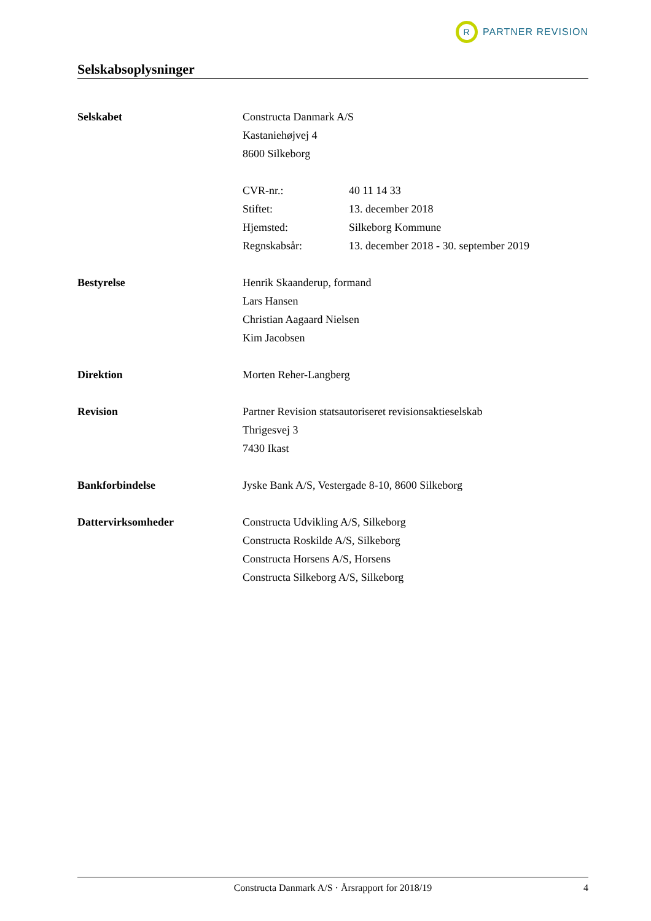R
PARTNER REVISION
Selskabsoplysninger
| Selskabet | Constructa Danmark A/S | |
| | Kastaniehøjvej 4 | |
| | 8600 Silkeborg | |
| | CVR-nr.: | 40 11 14 33 |
| | Stiftet: | 13. december 2018 |
| | Hjemsted: | Silkeborg Kommune |
| | Regnskabsår: | 13. december 2018 - 30. september 2019 |
| Bestyrelse | Henrik Skaanderup, formand | |
| | Lars Hansen | |
| | Christian Aagaard Nielsen | |
| | Kim Jacobsen | |
| Direktion | Morten Reher-Langberg | |
| Revision | Partner Revision statsautoriseret revisionsaktieselskab | |
| | Thrigesvej 3 | |
| | 7430 Ikast | |
| Bankforbindelse | Jyske Bank A/S, Vestergade 8-10, 8600 Silkeborg | |
| Dattervirksomheder | Constructa Udvikling A/S, Silkeborg | |
| | Constructa Roskilde A/S, Silkeborg | |
| | Constructa Horsens A/S, Horsens | |
| | Constructa Silkeborg A/S, Silkeborg | |
Constructa Danmark A/S · Årsrapport for 2018/19 4